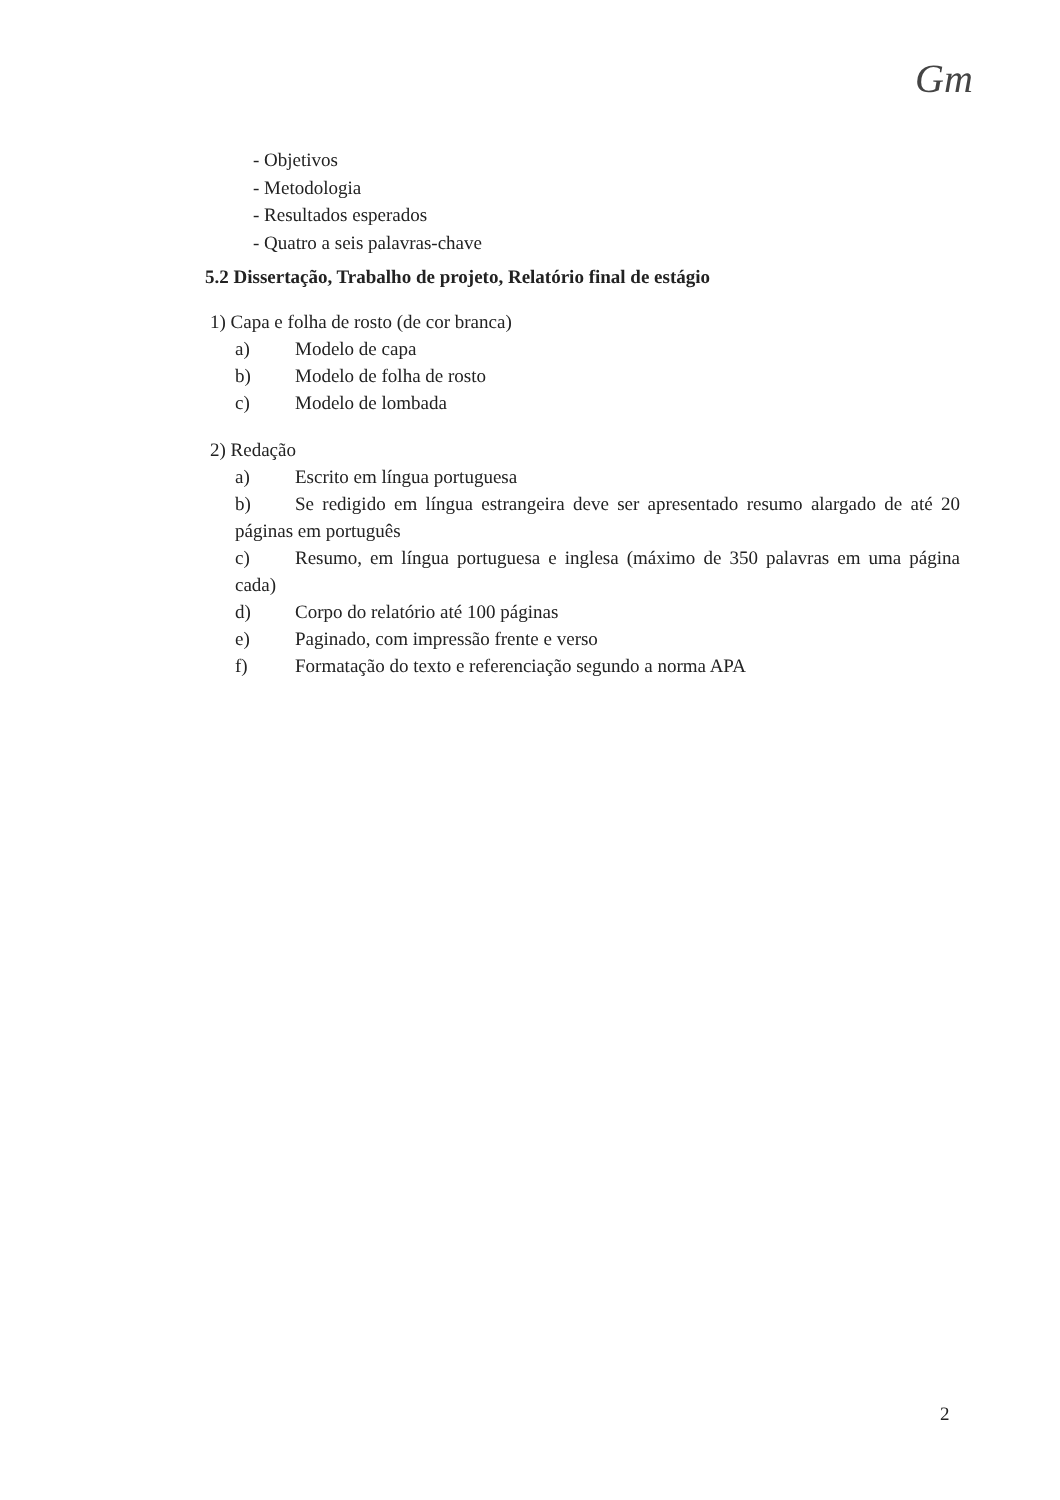Gm
- Objetivos
- Metodologia
- Resultados esperados
- Quatro a seis palavras-chave
5.2 Dissertação, Trabalho de projeto, Relatório final de estágio
1) Capa e folha de rosto (de cor branca)
a) Modelo de capa
b) Modelo de folha de rosto
c) Modelo de lombada
2) Redação
a) Escrito em língua portuguesa
b) Se redigido em língua estrangeira deve ser apresentado resumo alargado de até 20 páginas em português
c) Resumo, em língua portuguesa e inglesa (máximo de 350 palavras em uma página cada)
d) Corpo do relatório até 100 páginas
e) Paginado, com impressão frente e verso
f) Formatação do texto e referenciação segundo a norma APA
2